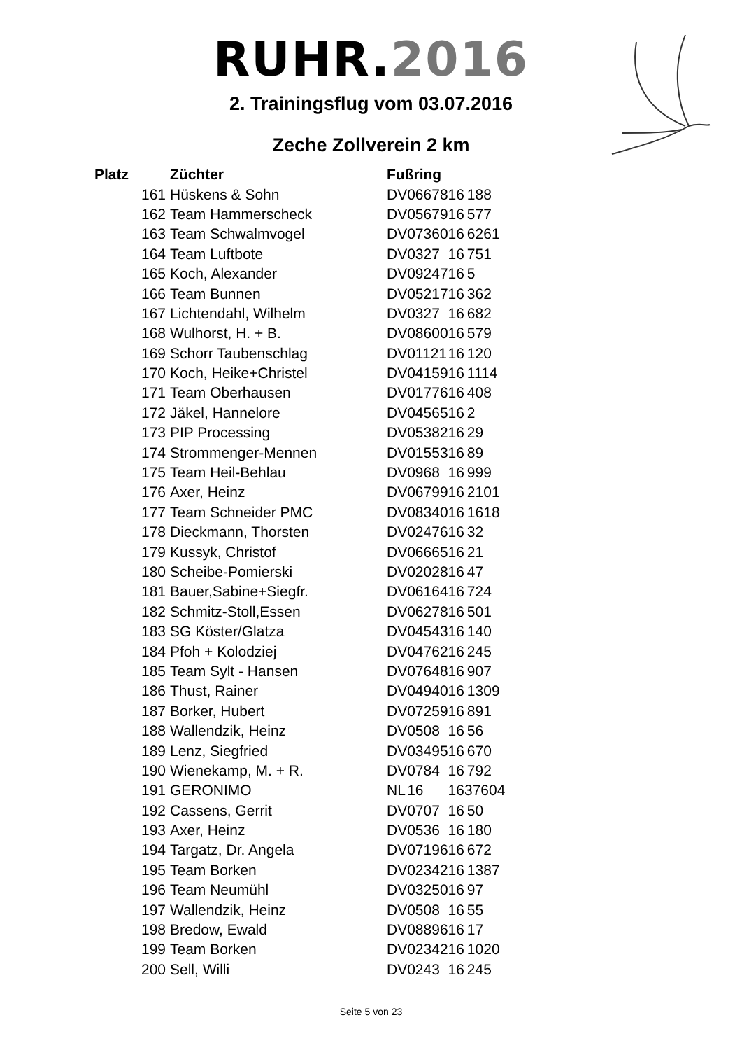RUHR.2016
2. Trainingsflug vom 03.07.2016
Zeche Zollverein 2 km
| Platz | Züchter | Fußring | | | |
| --- | --- | --- | --- | --- | --- |
| 161 | Hüskens & Sohn | DV | 06678 | 16 | 188 |
| 162 | Team Hammerscheck | DV | 05679 | 16 | 577 |
| 163 | Team Schwalmvogel | DV | 07360 | 16 | 6261 |
| 164 | Team Luftbote | DV | 0327 | 16 | 751 |
| 165 | Koch, Alexander | DV | 09247 | 16 | 5 |
| 166 | Team Bunnen | DV | 05217 | 16 | 362 |
| 167 | Lichtendahl, Wilhelm | DV | 0327 | 16 | 682 |
| 168 | Wulhorst, H. + B. | DV | 08600 | 16 | 579 |
| 169 | Schorr Taubenschlag | DV | 01121 | 16 | 120 |
| 170 | Koch, Heike+Christel | DV | 04159 | 16 | 1114 |
| 171 | Team Oberhausen | DV | 01776 | 16 | 408 |
| 172 | Jäkel, Hannelore | DV | 04565 | 16 | 2 |
| 173 | PIP Processing | DV | 05382 | 16 | 29 |
| 174 | Strommenger-Mennen | DV | 01553 | 16 | 89 |
| 175 | Team Heil-Behlau | DV | 0968 | 16 | 999 |
| 176 | Axer, Heinz | DV | 06799 | 16 | 2101 |
| 177 | Team Schneider PMC | DV | 08340 | 16 | 1618 |
| 178 | Dieckmann, Thorsten | DV | 02476 | 16 | 32 |
| 179 | Kussyk, Christof | DV | 06665 | 16 | 21 |
| 180 | Scheibe-Pomierski | DV | 02028 | 16 | 47 |
| 181 | Bauer,Sabine+Siegfr. | DV | 06164 | 16 | 724 |
| 182 | Schmitz-Stoll,Essen | DV | 06278 | 16 | 501 |
| 183 | SG Köster/Glatza | DV | 04543 | 16 | 140 |
| 184 | Pfoh + Kolodziej | DV | 04762 | 16 | 245 |
| 185 | Team Sylt - Hansen | DV | 07648 | 16 | 907 |
| 186 | Thust, Rainer | DV | 04940 | 16 | 1309 |
| 187 | Borker, Hubert | DV | 07259 | 16 | 891 |
| 188 | Wallendzik, Heinz | DV | 0508 | 16 | 56 |
| 189 | Lenz, Siegfried | DV | 03495 | 16 | 670 |
| 190 | Wienekamp, M. + R. | DV | 0784 | 16 | 792 |
| 191 | GERONIMO | NL | 16 | 1637604 | |
| 192 | Cassens, Gerrit | DV | 0707 | 16 | 50 |
| 193 | Axer, Heinz | DV | 0536 | 16 | 180 |
| 194 | Targatz, Dr. Angela | DV | 07196 | 16 | 672 |
| 195 | Team Borken | DV | 02342 | 16 | 1387 |
| 196 | Team Neumühl | DV | 03250 | 16 | 97 |
| 197 | Wallendzik, Heinz | DV | 0508 | 16 | 55 |
| 198 | Bredow, Ewald | DV | 08896 | 16 | 17 |
| 199 | Team Borken | DV | 02342 | 16 | 1020 |
| 200 | Sell, Willi | DV | 0243 | 16 | 245 |
Seite 5 von 23